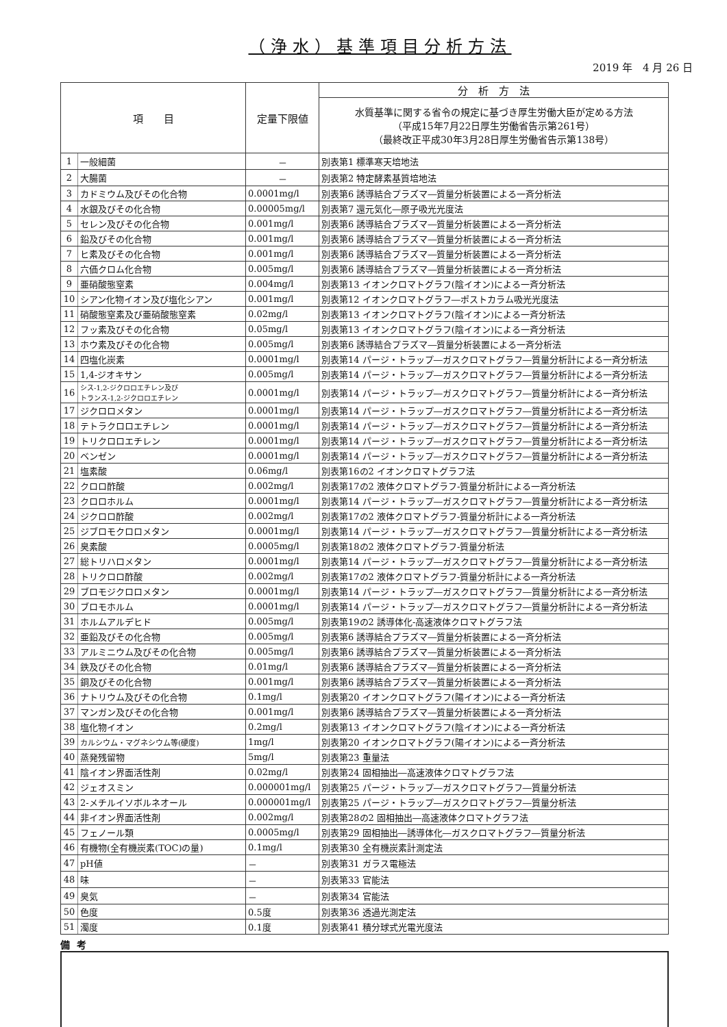（浄水）基準項目分析方法
2019 年　4 月 26 日
| 項 目 | | 定量下限値 | 分 析 方 法 |
| --- | --- | --- | --- |
| | | | 水質基準に関する省令の規定に基づき厚生労働大臣が定める方法 （平成15年7月22日厚生労働省告示第261号） （最終改正平成30年3月28日厚生労働省告示第138号） |
| 1 | 一般細菌 | － | 別表第1 標準寒天培地法 |
| 2 | 大腸菌 | － | 別表第2 特定酵素基質培地法 |
| 3 | カドミウム及びその化合物 | 0.0001mg/l | 別表第6 誘導結合プラズマ―質量分析装置による一斉分析法 |
| 4 | 水銀及びその化合物 | 0.00005mg/l | 別表第7 還元気化―原子吸光光度法 |
| 5 | セレン及びその化合物 | 0.001mg/l | 別表第6 誘導結合プラズマ―質量分析装置による一斉分析法 |
| 6 | 鉛及びその化合物 | 0.001mg/l | 別表第6 誘導結合プラズマ―質量分析装置による一斉分析法 |
| 7 | ヒ素及びその化合物 | 0.001mg/l | 別表第6 誘導結合プラズマ―質量分析装置による一斉分析法 |
| 8 | 六価クロム化合物 | 0.005mg/l | 別表第6 誘導結合プラズマ―質量分析装置による一斉分析法 |
| 9 | 亜硝酸態窒素 | 0.004mg/l | 別表第13 イオンクロマトグラフ(陰イオン)による一斉分析法 |
| 10 | シアン化物イオン及び塩化シアン | 0.001mg/l | 別表第12 イオンクロマトグラフ―ポストカラム吸光光度法 |
| 11 | 硝酸態窒素及び亜硝酸態窒素 | 0.02mg/l | 別表第13 イオンクロマトグラフ(陰イオン)による一斉分析法 |
| 12 | フッ素及びその化合物 | 0.05mg/l | 別表第13 イオンクロマトグラフ(陰イオン)による一斉分析法 |
| 13 | ホウ素及びその化合物 | 0.005mg/l | 別表第6 誘導結合プラズマ―質量分析装置による一斉分析法 |
| 14 | 四塩化炭素 | 0.0001mg/l | 別表第14 パージ・トラップ―ガスクロマトグラフ―質量分析計による一斉分析法 |
| 15 | 1,4-ジオキサン | 0.005mg/l | 別表第14 パージ・トラップ―ガスクロマトグラフ―質量分析計による一斉分析法 |
| 16 | シス-1,2-ジクロロエチレン及び トランス-1,2-ジクロロエチレン | 0.0001mg/l | 別表第14 パージ・トラップ―ガスクロマトグラフ―質量分析計による一斉分析法 |
| 17 | ジクロロメタン | 0.0001mg/l | 別表第14 パージ・トラップ―ガスクロマトグラフ―質量分析計による一斉分析法 |
| 18 | テトラクロロエチレン | 0.0001mg/l | 別表第14 パージ・トラップ―ガスクロマトグラフ―質量分析計による一斉分析法 |
| 19 | トリクロロエチレン | 0.0001mg/l | 別表第14 パージ・トラップ―ガスクロマトグラフ―質量分析計による一斉分析法 |
| 20 | ベンゼン | 0.0001mg/l | 別表第14 パージ・トラップ―ガスクロマトグラフ―質量分析計による一斉分析法 |
| 21 | 塩素酸 | 0.06mg/l | 別表第16の2 イオンクロマトグラフ法 |
| 22 | クロロ酢酸 | 0.002mg/l | 別表第17の2 液体クロマトグラフ-質量分析計による一斉分析法 |
| 23 | クロロホルム | 0.0001mg/l | 別表第14 パージ・トラップ―ガスクロマトグラフ―質量分析計による一斉分析法 |
| 24 | ジクロロ酢酸 | 0.002mg/l | 別表第17の2 液体クロマトグラフ-質量分析計による一斉分析法 |
| 25 | ジブロモクロロメタン | 0.0001mg/l | 別表第14 パージ・トラップ―ガスクロマトグラフ―質量分析計による一斉分析法 |
| 26 | 臭素酸 | 0.0005mg/l | 別表第18の2 液体クロマトグラフ-質量分析法 |
| 27 | 総トリハロメタン | 0.0001mg/l | 別表第14 パージ・トラップ―ガスクロマトグラフ―質量分析計による一斉分析法 |
| 28 | トリクロロ酢酸 | 0.002mg/l | 別表第17の2 液体クロマトグラフ-質量分析計による一斉分析法 |
| 29 | ブロモジクロロメタン | 0.0001mg/l | 別表第14 パージ・トラップ―ガスクロマトグラフ―質量分析計による一斉分析法 |
| 30 | ブロモホルム | 0.0001mg/l | 別表第14 パージ・トラップ―ガスクロマトグラフ―質量分析計による一斉分析法 |
| 31 | ホルムアルデヒド | 0.005mg/l | 別表第19の2 誘導体化-高速液体クロマトグラフ法 |
| 32 | 亜鉛及びその化合物 | 0.005mg/l | 別表第6 誘導結合プラズマ―質量分析装置による一斉分析法 |
| 33 | アルミニウム及びその化合物 | 0.005mg/l | 別表第6 誘導結合プラズマ―質量分析装置による一斉分析法 |
| 34 | 鉄及びその化合物 | 0.01mg/l | 別表第6 誘導結合プラズマ―質量分析装置による一斉分析法 |
| 35 | 銅及びその化合物 | 0.001mg/l | 別表第6 誘導結合プラズマ―質量分析装置による一斉分析法 |
| 36 | ナトリウム及びその化合物 | 0.1mg/l | 別表第20 イオンクロマトグラフ(陽イオン)による一斉分析法 |
| 37 | マンガン及びその化合物 | 0.001mg/l | 別表第6 誘導結合プラズマ―質量分析装置による一斉分析法 |
| 38 | 塩化物イオン | 0.2mg/l | 別表第13 イオンクロマトグラフ(陰イオン)による一斉分析法 |
| 39 | カルシウム・マグネシウム等(硬度) | 1mg/l | 別表第20 イオンクロマトグラフ(陽イオン)による一斉分析法 |
| 40 | 蒸発残留物 | 5mg/l | 別表第23 重量法 |
| 41 | 陰イオン界面活性剤 | 0.02mg/l | 別表第24 固相抽出―高速液体クロマトグラフ法 |
| 42 | ジェオスミン | 0.000001mg/l | 別表第25 パージ・トラップ―ガスクロマトグラフ―質量分析法 |
| 43 | 2-メチルイソボルネオール | 0.000001mg/l | 別表第25 パージ・トラップ―ガスクロマトグラフ―質量分析法 |
| 44 | 非イオン界面活性剤 | 0.002mg/l | 別表第28の2 固相抽出―高速液体クロマトグラフ法 |
| 45 | フェノール類 | 0.0005mg/l | 別表第29 固相抽出―誘導体化―ガスクロマトグラフ―質量分析法 |
| 46 | 有機物(全有機炭素(TOC)の量) | 0.1mg/l | 別表第30 全有機炭素計測定法 |
| 47 | pH値 | － | 別表第31 ガラス電極法 |
| 48 | 味 | － | 別表第33 官能法 |
| 49 | 臭気 | － | 別表第34 官能法 |
| 50 | 色度 | 0.5度 | 別表第36 透過光測定法 |
| 51 | 濁度 | 0.1度 | 別表第41 積分球式光電光度法 |
備考